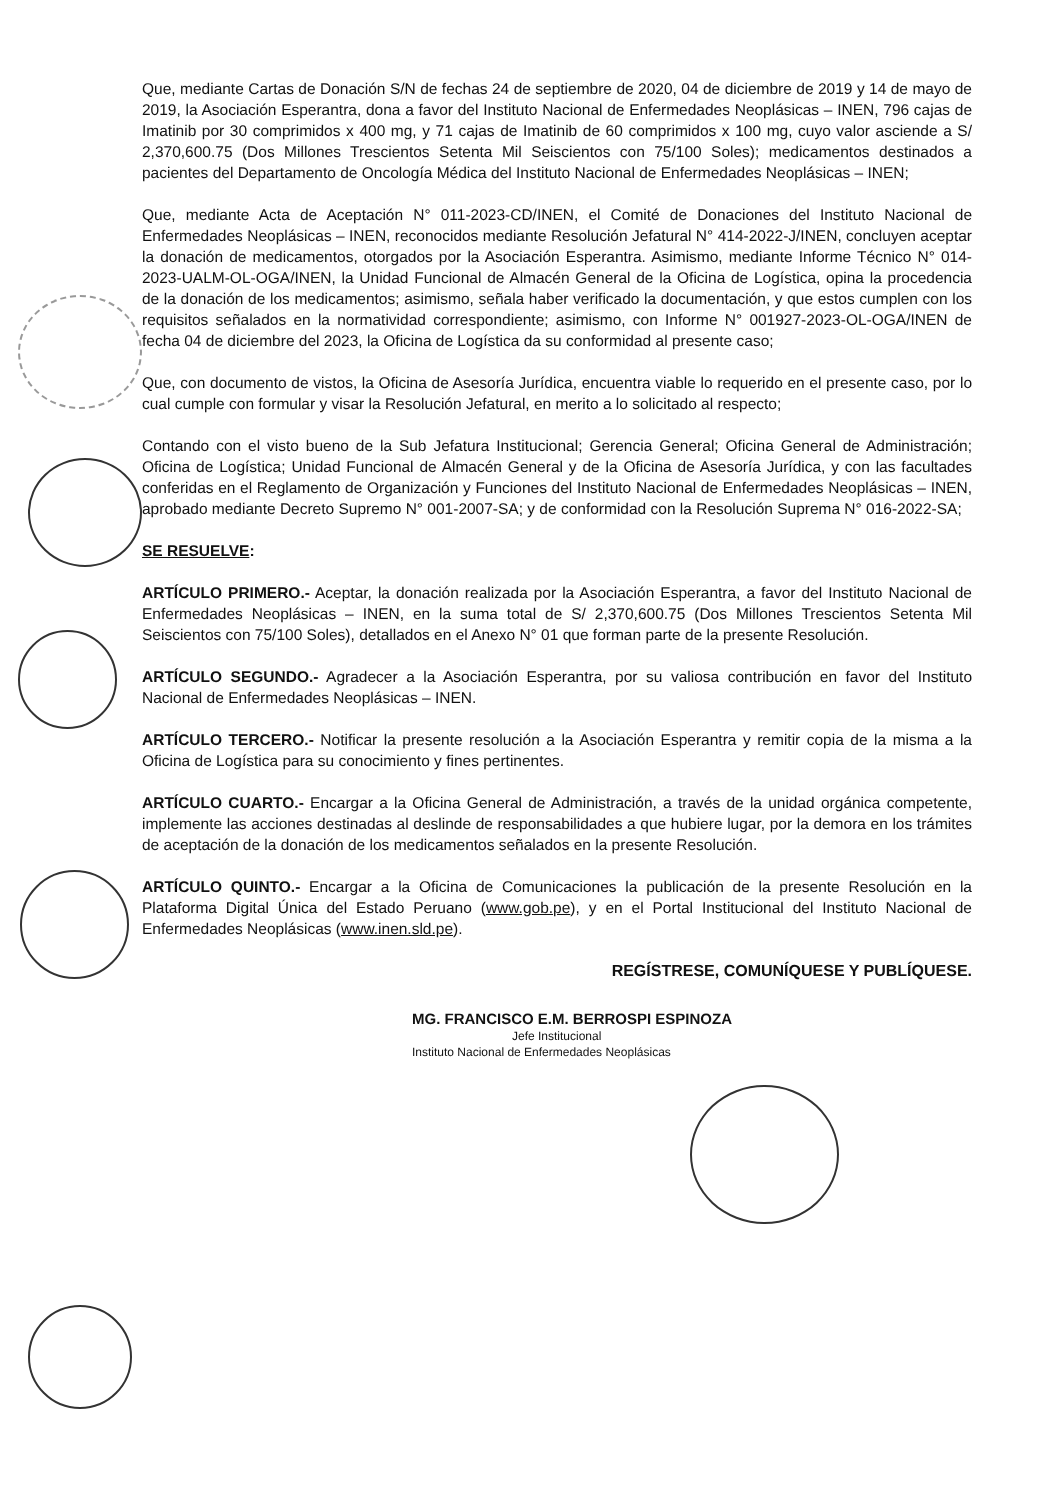Que, mediante Cartas de Donación S/N de fechas 24 de septiembre de 2020, 04 de diciembre de 2019 y 14 de mayo de 2019, la Asociación Esperantra, dona a favor del Instituto Nacional de Enfermedades Neoplásicas – INEN, 796 cajas de Imatinib por 30 comprimidos x 400 mg, y 71 cajas de Imatinib de 60 comprimidos x 100 mg, cuyo valor asciende a S/ 2,370,600.75 (Dos Millones Trescientos Setenta Mil Seiscientos con 75/100 Soles); medicamentos destinados a pacientes del Departamento de Oncología Médica del Instituto Nacional de Enfermedades Neoplásicas – INEN;
Que, mediante Acta de Aceptación N° 011-2023-CD/INEN, el Comité de Donaciones del Instituto Nacional de Enfermedades Neoplásicas – INEN, reconocidos mediante Resolución Jefatural N° 414-2022-J/INEN, concluyen aceptar la donación de medicamentos, otorgados por la Asociación Esperantra. Asimismo, mediante Informe Técnico N° 014-2023-UALM-OL-OGA/INEN, la Unidad Funcional de Almacén General de la Oficina de Logística, opina la procedencia de la donación de los medicamentos; asimismo, señala haber verificado la documentación, y que estos cumplen con los requisitos señalados en la normatividad correspondiente; asimismo, con Informe N° 001927-2023-OL-OGA/INEN de fecha 04 de diciembre del 2023, la Oficina de Logística da su conformidad al presente caso;
Que, con documento de vistos, la Oficina de Asesoría Jurídica, encuentra viable lo requerido en el presente caso, por lo cual cumple con formular y visar la Resolución Jefatural, en merito a lo solicitado al respecto;
Contando con el visto bueno de la Sub Jefatura Institucional; Gerencia General; Oficina General de Administración; Oficina de Logística; Unidad Funcional de Almacén General y de la Oficina de Asesoría Jurídica, y con las facultades conferidas en el Reglamento de Organización y Funciones del Instituto Nacional de Enfermedades Neoplásicas – INEN, aprobado mediante Decreto Supremo N° 001-2007-SA; y de conformidad con la Resolución Suprema N° 016-2022-SA;
SE RESUELVE:
ARTÍCULO PRIMERO.- Aceptar, la donación realizada por la Asociación Esperantra, a favor del Instituto Nacional de Enfermedades Neoplásicas – INEN, en la suma total de S/ 2,370,600.75 (Dos Millones Trescientos Setenta Mil Seiscientos con 75/100 Soles), detallados en el Anexo N° 01 que forman parte de la presente Resolución.
ARTÍCULO SEGUNDO.- Agradecer a la Asociación Esperantra, por su valiosa contribución en favor del Instituto Nacional de Enfermedades Neoplásicas – INEN.
ARTÍCULO TERCERO.- Notificar la presente resolución a la Asociación Esperantra y remitir copia de la misma a la Oficina de Logística para su conocimiento y fines pertinentes.
ARTÍCULO CUARTO.- Encargar a la Oficina General de Administración, a través de la unidad orgánica competente, implemente las acciones destinadas al deslinde de responsabilidades a que hubiere lugar, por la demora en los trámites de aceptación de la donación de los medicamentos señalados en la presente Resolución.
ARTÍCULO QUINTO.- Encargar a la Oficina de Comunicaciones la publicación de la presente Resolución en la Plataforma Digital Única del Estado Peruano (www.gob.pe), y en el Portal Institucional del Instituto Nacional de Enfermedades Neoplásicas (www.inen.sld.pe).
REGÍSTRESE, COMUNÍQUESE Y PUBLÍQUESE.
MG. FRANCISCO E.M. BERROSPI ESPINOZA
Jefe Institucional
Instituto Nacional de Enfermedades Neoplásicas